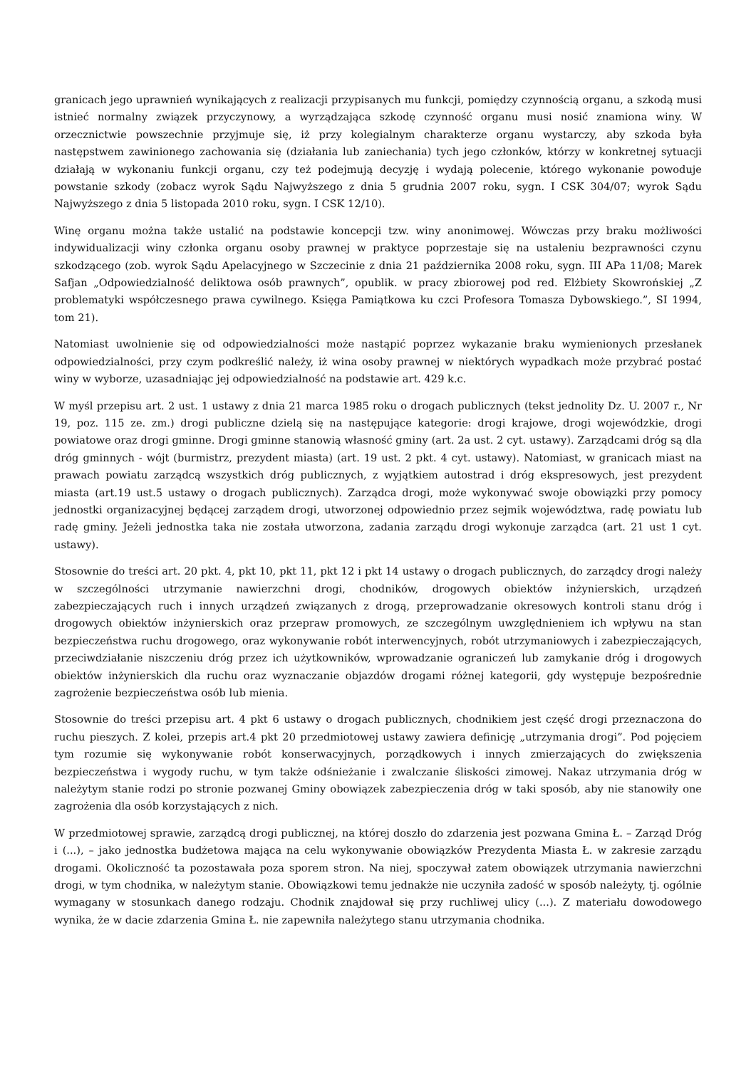granicach jego uprawnień wynikających z realizacji przypisanych mu funkcji, pomiędzy czynnością organu, a szkodą musi istnieć normalny związek przyczynowy, a wyrządzająca szkodę czynność organu musi nosić znamiona winy. W orzecznictwie powszechnie przyjmuje się, iż przy kolegialnym charakterze organu wystarczy, aby szkoda była następstwem zawinionego zachowania się (działania lub zaniechania) tych jego członków, którzy w konkretnej sytuacji działają w wykonaniu funkcji organu, czy też podejmują decyzję i wydają polecenie, którego wykonanie powoduje powstanie szkody (zobacz wyrok Sądu Najwyższego z dnia 5 grudnia 2007 roku, sygn. I CSK 304/07; wyrok Sądu Najwyższego z dnia 5 listopada 2010 roku, sygn. I CSK 12/10).
Winę organu można także ustalić na podstawie koncepcji tzw. winy anonimowej. Wówczas przy braku możliwości indywidualizacji winy członka organu osoby prawnej w praktyce poprzestaje się na ustaleniu bezprawności czynu szkodzącego (zob. wyrok Sądu Apelacyjnego w Szczecinie z dnia 21 października 2008 roku, sygn. III APa 11/08; Marek Safjan „Odpowiedzialność deliktowa osób prawnych”, opublik. w pracy zbiorowej pod red. Elżbiety Skowrońskiej „Z problematyki współczesnego prawa cywilnego. Księga Pamiątkowa ku czci Profesora Tomasza Dybowskiego.”, SI 1994, tom 21).
Natomiast uwolnienie się od odpowiedzialności może nastąpić poprzez wykazanie braku wymienionych przesłanek odpowiedzialności, przy czym podkreślić należy, iż wina osoby prawnej w niektórych wypadkach może przybrać postać winy w wyborze, uzasadniając jej odpowiedzialność na podstawie art. 429 k.c.
W myśl przepisu art. 2 ust. 1 ustawy z dnia 21 marca 1985 roku o drogach publicznych (tekst jednolity Dz. U. 2007 r., Nr 19, poz. 115 ze. zm.) drogi publiczne dzielą się na następujące kategorie: drogi krajowe, drogi wojewódzkie, drogi powiatowe oraz drogi gminne. Drogi gminne stanowią własność gminy (art. 2a ust. 2 cyt. ustawy). Zarządcami dróg są dla dróg gminnych - wójt (burmistrz, prezydent miasta) (art. 19 ust. 2 pkt. 4 cyt. ustawy). Natomiast, w granicach miast na prawach powiatu zarządcą wszystkich dróg publicznych, z wyjątkiem autostrad i dróg ekspresowych, jest prezydent miasta (art.19 ust.5 ustawy o drogach publicznych). Zarządca drogi, może wykonywać swoje obowiązki przy pomocy jednostki organizacyjnej będącej zarządem drogi, utworzonej odpowiednio przez sejmik województwa, radę powiatu lub radę gminy. Jeżeli jednostka taka nie została utworzona, zadania zarządu drogi wykonuje zarządca (art. 21 ust 1 cyt. ustawy).
Stosownie do treści art. 20 pkt. 4, pkt 10, pkt 11, pkt 12 i pkt 14 ustawy o drogach publicznych, do zarządcy drogi należy w szczególności utrzymanie nawierzchni drogi, chodników, drogowych obiektów inżynierskich, urządzeń zabezpieczających ruch i innych urządzeń związanych z drogą, przeprowadzanie okresowych kontroli stanu dróg i drogowych obiektów inżynierskich oraz przepraw promowych, ze szczególnym uwzględnieniem ich wpływu na stan bezpieczeństwa ruchu drogowego, oraz wykonywanie robót interwencyjnych, robót utrzymaniowych i zabezpieczających, przeciwdziałanie niszczeniu dróg przez ich użytkowników, wprowadzanie ograniczeń lub zamykanie dróg i drogowych obiektów inżynierskich dla ruchu oraz wyznaczanie objazdów drogami różnej kategorii, gdy występuje bezpośrednie zagrożenie bezpieczeństwa osób lub mienia.
Stosownie do treści przepisu art. 4 pkt 6 ustawy o drogach publicznych, chodnikiem jest część drogi przeznaczona do ruchu pieszych. Z kolei, przepis art.4 pkt 20 przedmiotowej ustawy zawiera definicję „utrzymania drogi”. Pod pojęciem tym rozumie się wykonywanie robót konserwacyjnych, porządkowych i innych zmierzających do zwiększenia bezpieczeństwa i wygody ruchu, w tym także odśnieżanie i zwalczanie śliskości zimowej. Nakaz utrzymania dróg w należytym stanie rodzi po stronie pozwanej Gminy obowiązek zabezpieczenia dróg w taki sposób, aby nie stanowiły one zagrożenia dla osób korzystających z nich.
W przedmiotowej sprawie, zarządcą drogi publicznej, na której doszło do zdarzenia jest pozwana Gmina Ł. – Zarząd Dróg i (...), – jako jednostka budżetowa mająca na celu wykonywanie obowiązków Prezydenta Miasta Ł. w zakresie zarządu drogami. Okoliczność ta pozostawała poza sporem stron. Na niej, spoczywał zatem obowiązek utrzymania nawierzchni drogi, w tym chodnika, w należytym stanie. Obowiązkowi temu jednakże nie uczyniła zadość w sposób należyty, tj. ogólnie wymagany w stosunkach danego rodzaju. Chodnik znajdował się przy ruchliwej ulicy (...). Z materiału dowodowego wynika, że w dacie zdarzenia Gmina Ł. nie zapewniła należytego stanu utrzymania chodnika.